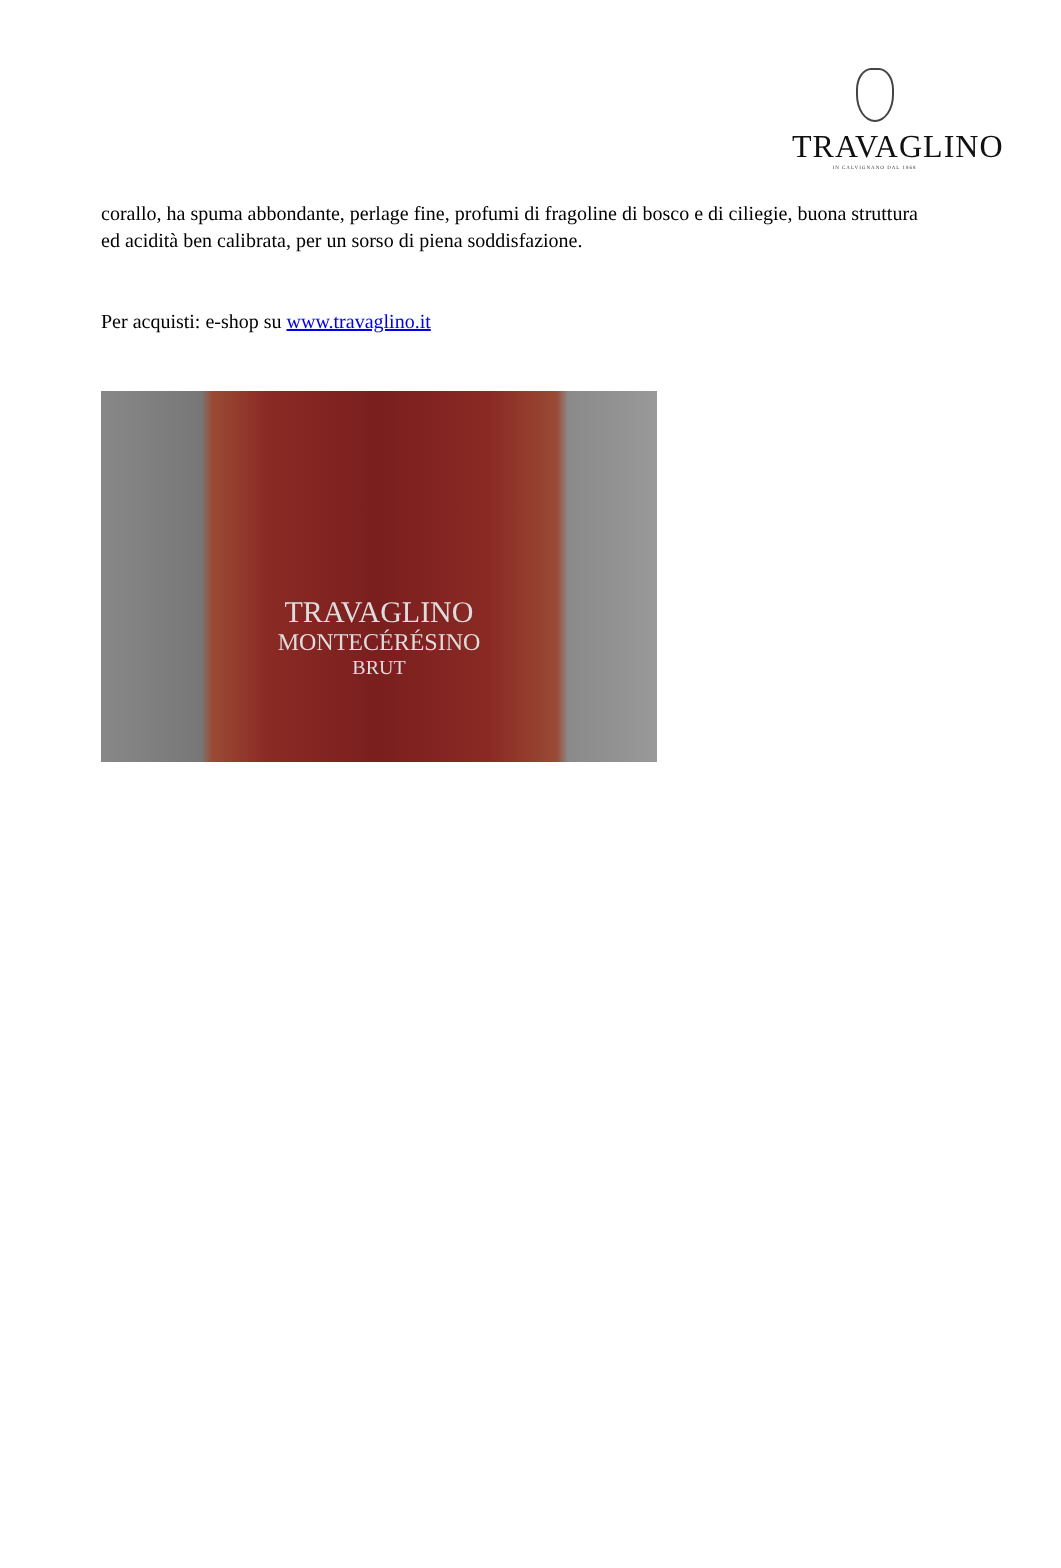TRAVAGLINO
IN CALVIGNANO DAL 1868
corallo, ha spuma abbondante, perlage fine, profumi di fragoline di bosco e di ciliegie, buona struttura ed acidità ben calibrata, per un sorso di piena soddisfazione.
Per acquisti: e-shop su www.travaglino.it
TRAVAGLINO
MONTECÉRÉSINO
BRUT